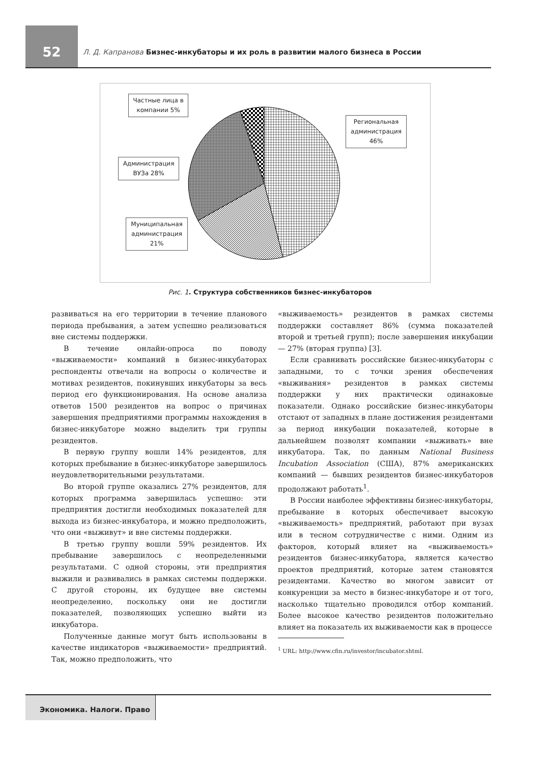52
Л. Д. Капранова Бизнес-инкубаторы и их роль в развитии малого бизнеса в России
Частные лица в компании 5%
Региональная администрация 46%
Администрация ВУЗа 28%
Муниципальная администрация 21%
Рис. 1. Структура собственников бизнес-инкубаторов
развиваться на его территории в течение планового периода пребывания, а затем успешно реализоваться вне системы поддержки.
В течение онлайн-опроса по поводу «выживаемости» компаний в бизнес-инкубаторах респонденты отвечали на вопросы о количестве и мотивах резидентов, покинувших инкубаторы за весь период его функционирования. На основе анализа ответов 1500 резидентов на вопрос о причинах завершения предприятиями программы нахождения в бизнес-инкубаторе можно выделить три группы резидентов.
В первую группу вошли 14% резидентов, для которых пребывание в бизнес-инкубаторе завершилось неудовлетворительными результатами.
Во второй группе оказались 27% резидентов, для которых программа завершилась успешно: эти предприятия достигли необходимых показателей для выхода из бизнес-инкубатора, и можно предположить, что они «выживут» и вне системы поддержки.
В третью группу вошли 59% резидентов. Их пребывание завершилось с неопределенными результатами. С одной стороны, эти предприятия выжили и развивались в рамках системы поддержки. С другой стороны, их будущее вне системы неопределенно, поскольку они не достигли показателей, позволяющих успешно выйти из инкубатора.
Полученные данные могут быть использованы в качестве индикаторов «выживаемости» предприятий. Так, можно предположить, что
«выживаемость» резидентов в рамках системы поддержки составляет 86% (сумма показателей второй и третьей групп); после завершения инкубации — 27% (вторая группа) [3].
Если сравнивать российские бизнес-инкубаторы с западными, то с точки зрения обеспечения «выживания» резидентов в рамках системы поддержки у них практически одинаковые показатели. Однако российские бизнес-инкубаторы отстают от западных в плане достижения резидентами за период инкубации показателей, которые в дальнейшем позволят компании «выживать» вне инкубатора. Так, по данным National Business Incubation Association (США), 87% американских компаний — бывших резидентов бизнес-инкубаторов продолжают работать<sup>1</sup>.
В России наиболее эффективны бизнес-инкубаторы, пребывание в которых обеспечивает высокую «выживаемость» предприятий, работают при вузах или в тесном сотрудничестве с ними. Одним из факторов, который влияет на «выживаемость» резидентов бизнес-инкубатора, является качество проектов предприятий, которые затем становятся резидентами. Качество во многом зависит от конкуренции за место в бизнес-инкубаторе и от того, насколько тщательно проводился отбор компаний. Более высокое качество резидентов положительно влияет на показатель их выживаемости как в процессе
<sup>1</sup> URL: http://www.cfin.ru/investor/incubator.shtml.
Экономика. Налоги. Право